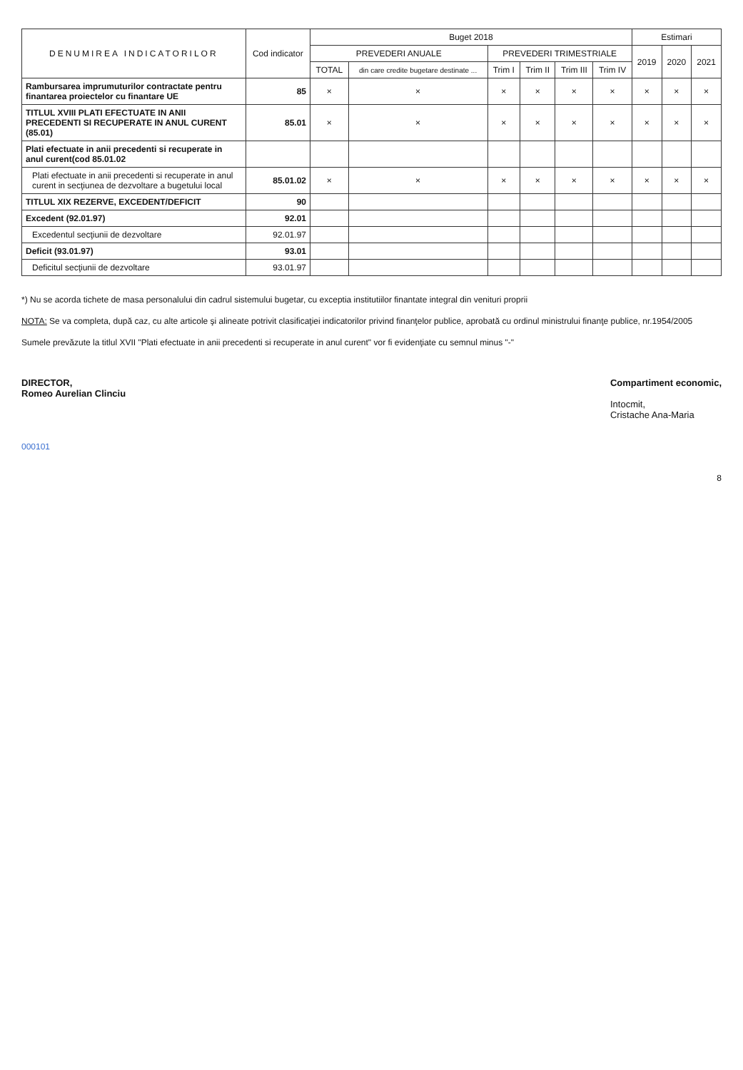| DENUMIREA INDICATORILOR | Cod indicator | Buget 2018 | | | | | | Estimari | | |
| --- | --- | --- | --- | --- | --- | --- | --- | --- | --- | --- |
| | | PREVEDERI ANUALE | | PREVEDERI TRIMESTRIALE | | | | 2019 | 2020 | 2021 |
| | | TOTAL | din care credite bugetare destinate ... | Trim I | Trim II | Trim III | Trim IV | | | |
| Rambursarea imprumuturilor contractate pentru finantarea proiectelor cu finantare UE | 85 | × | × | × | × | × | × | × | × | × |
| TITLUL XVIII PLATI EFECTUATE IN ANII PRECEDENTI SI RECUPERATE IN ANUL CURENT (85.01) | 85.01 | × | × | × | × | × | × | × | × | × |
| Plati efectuate in anii precedenti si recuperate in anul curent(cod 85.01.02 | | | | | | | | | | |
| Plati efectuate in anii precedenti si recuperate in anul curent in secţiunea de dezvoltare a bugetului local | 85.01.02 | × | × | × | × | × | × | × | × | × |
| TITLUL XIX REZERVE, EXCEDENT/DEFICIT | 90 | | | | | | | | | |
| Excedent (92.01.97) | 92.01 | | | | | | | | | |
| Excedentul secţiunii de dezvoltare | 92.01.97 | | | | | | | | | |
| Deficit (93.01.97) | 93.01 | | | | | | | | | |
| Deficitul secţiunii de dezvoltare | 93.01.97 | | | | | | | | | |
*) Nu se acorda tichete de masa personalului din cadrul sistemului bugetar, cu exceptia institutiilor finantate integral din venituri proprii
NOTA: Se va completa, după caz, cu alte articole şi alineate potrivit clasificaţiei indicatorilor privind finanţelor publice, aprobată cu ordinul ministrului finanţe publice, nr.1954/2005
Sumele prevăzute la titlul XVII "Plati efectuate in anii precedenti si recuperate in anul curent" vor fi evidenţiate cu semnul minus "-"
DIRECTOR,
Romeo Aurelian Clinciu
Compartiment economic,
Intocmit,
Cristache Ana-Maria
000101
8